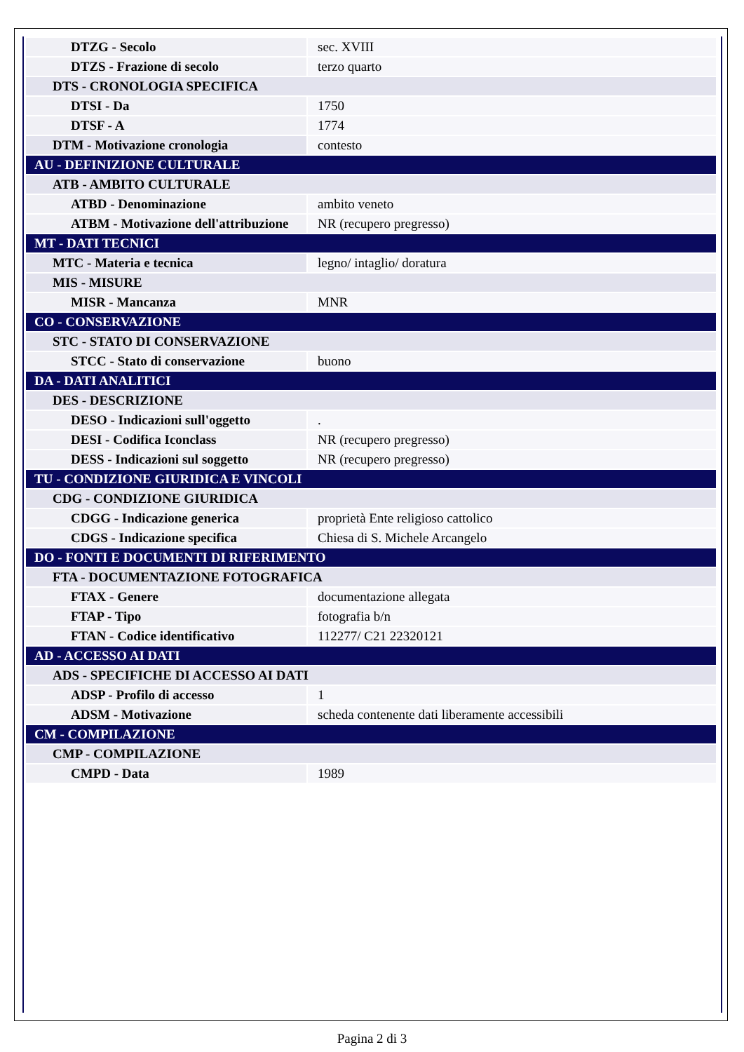| DTZG - Secolo | sec. XVIII |
| DTZS - Frazione di secolo | terzo quarto |
| DTS - CRONOLOGIA SPECIFICA | |
| DTSI - Da | 1750 |
| DTSF - A | 1774 |
| DTM - Motivazione cronologia | contesto |
| AU - DEFINIZIONE CULTURALE | |
| ATB - AMBITO CULTURALE | |
| ATBD - Denominazione | ambito veneto |
| ATBM - Motivazione dell'attribuzione | NR (recupero pregresso) |
| MT - DATI TECNICI | |
| MTC - Materia e tecnica | legno/ intaglio/ doratura |
| MIS - MISURE | |
| MISR - Mancanza | MNR |
| CO - CONSERVAZIONE | |
| STC - STATO DI CONSERVAZIONE | |
| STCC - Stato di conservazione | buono |
| DA - DATI ANALITICI | |
| DES - DESCRIZIONE | |
| DESO - Indicazioni sull'oggetto | . |
| DESI - Codifica Iconclass | NR (recupero pregresso) |
| DESS - Indicazioni sul soggetto | NR (recupero pregresso) |
| TU - CONDIZIONE GIURIDICA E VINCOLI | |
| CDG - CONDIZIONE GIURIDICA | |
| CDGG - Indicazione generica | proprietà Ente religioso cattolico |
| CDGS - Indicazione specifica | Chiesa di S. Michele Arcangelo |
| DO - FONTI E DOCUMENTI DI RIFERIMENTO | |
| FTA - DOCUMENTAZIONE FOTOGRAFICA | |
| FTAX - Genere | documentazione allegata |
| FTAP - Tipo | fotografia b/n |
| FTAN - Codice identificativo | 112277/ C21 22320121 |
| AD - ACCESSO AI DATI | |
| ADS - SPECIFICHE DI ACCESSO AI DATI | |
| ADSP - Profilo di accesso | 1 |
| ADSM - Motivazione | scheda contenente dati liberamente accessibili |
| CM - COMPILAZIONE | |
| CMP - COMPILAZIONE | |
| CMPD - Data | 1989 |
Pagina 2 di 3